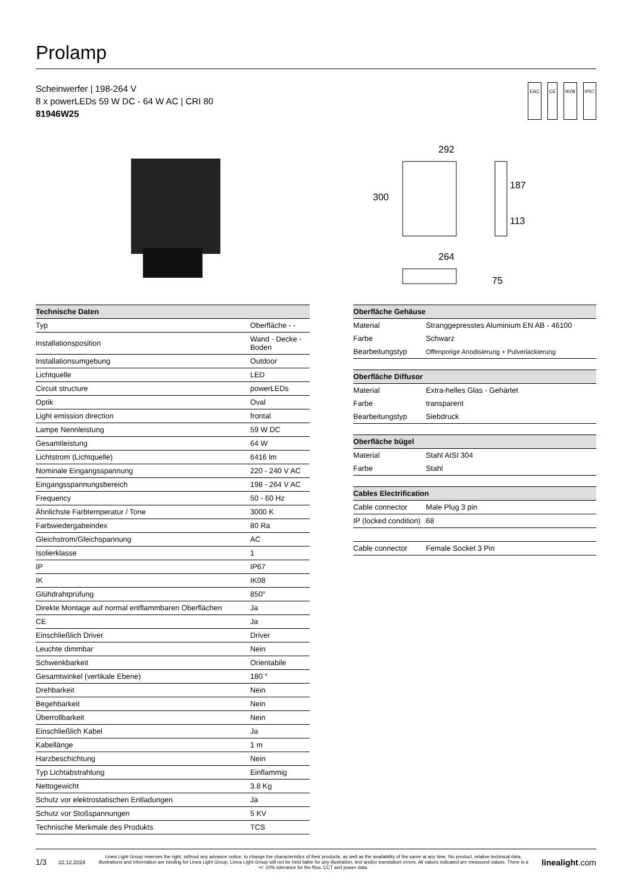Prolamp
Scheinwerfer | 198-264 V
8 x powerLEDs 59 W DC - 64 W AC | CRI 80
81946W25
EAC CE IK08 IP67
292
300
187
113
264
75
| Technische Daten | |
| --- | --- |
| Typ | Oberfläche - - |
| Installationsposition | Wand - Decke - Boden |
| Installationsumgebung | Outdoor |
| Lichtquelle | LED |
| Circuit structure | powerLEDs |
| Optik | Oval |
| Light emission direction | frontal |
| Lampe Nennleistung | 59 W DC |
| Gesamtleistung | 64 W |
| Lichtstrom (Lichtquelle) | 6416 lm |
| Nominale Eingangsspannung | 220 - 240 V AC |
| Eingangsspannungsbereich | 198 - 264 V AC |
| Frequency | 50 - 60 Hz |
| Ähnlichste Farbtemperatur / Tone | 3000 K |
| Farbwiedergabeindex | 80 Ra |
| Gleichstrom/Gleichspannung | AC |
| Isolierklasse | 1 |
| IP | IP67 |
| IK | IK08 |
| Glühdrahtprüfung | 850° |
| Direkte Montage auf normal entflammbaren Oberflächen | Ja |
| CE | Ja |
| Einschließlich Driver | Driver |
| Leuchte dimmbar | Nein |
| Schwenkbarkeit | Orientabile |
| Gesamtwinkel (vertikale Ebene) | 180 ° |
| Drehbarkeit | Nein |
| Begehbarkeit | Nein |
| Überrollbarkeit | Nein |
| Einschließlich Kabel | Ja |
| Kabellänge | 1 m |
| Harzbeschichtung | Nein |
| Typ Lichtabstrahlung | Einflammig |
| Nettogewicht | 3.8 Kg |
| Schutz vor elektrostatischen Entladungen | Ja |
| Schutz vor Stoßspannungen | 5 KV |
| Technische Merkmale des Produkts | TCS |
| Oberfläche Gehäuse | |
| --- | --- |
| Material | Stranggepresstes Aluminium EN AB - 46100 |
| Farbe | Schwarz |
| Bearbeitungstyp | Offenporige Anodisierung + Pulverlackierung |
| Oberfläche Diffusor | |
| --- | --- |
| Material | Extra-helles Glas - Gehärtet |
| Farbe | transparent |
| Bearbeitungstyp | Siebdruck |
| Oberfläche bügel | |
| --- | --- |
| Material | Stahl AISI 304 |
| Farbe | Stahl |
| Cables Electrification | |
| --- | --- |
| Cable connector | Male Plug 3 pin |
| IP (locked condition) | 68 |
| Cable connector | Female Socket 3 Pin |
1/3 22.12.2024 Linea Light Group reserves the right, without any advance notice, to change the characteristics of their products, as well as the availability of the same at any time. No product, relative technical data, illustrations and information are binding for Linea Light Group. Linea Light Group will not be held liable for any illustration, text and/or translation\ errors. All values indicated are measured values. There is a +/- 10% tolerance for the flow, CCT and power data. linealight.com